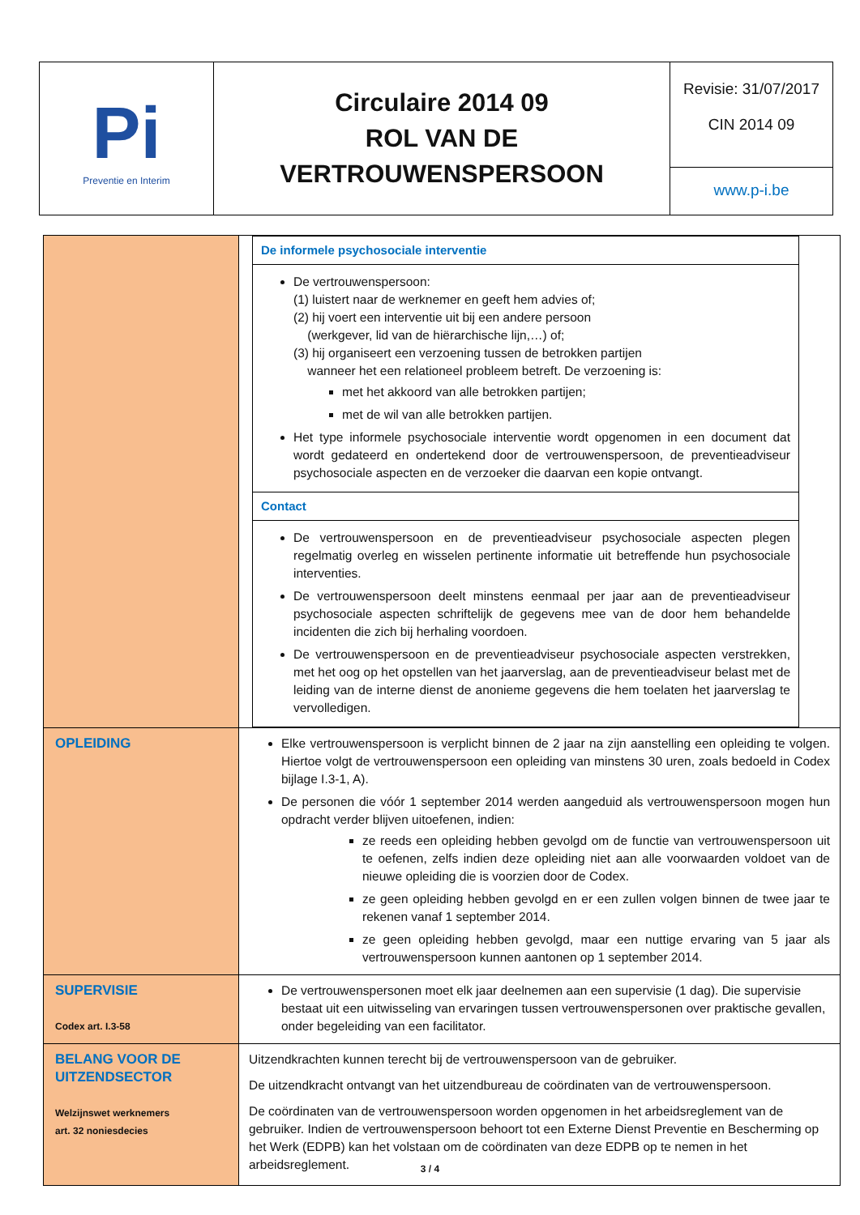| P i Preventie en Interim | Circulaire 2014 09 ROL VAN DE VERTROUWENSPERSOON | Revisie: 31/07/2017 CIN 2014 09 www.p-i.be |
| | / De informele psychosociale interventie / / De vertrouwenspersoon: (1) luistert naar de werknemer en geeft hem advies of; (2) hij voert een interventie uit bij een andere persoon (werkgever, lid van de hiërarchische lijn,…) of; (3) hij organiseert een verzoening tussen de betrokken partijen wanneer het een relationeel probleem betreft. De verzoening is: met het akkoord van alle betrokken partijen; met de wil van alle betrokken partijen. Het type informele psychosociale interventie wordt opgenomen in een document dat wordt gedateerd en ondertekend door de vertrouwenspersoon, de preventieadviseur psychosociale aspecten en de verzoeker die daarvan een kopie ontvangt. / / Contact / / De vertrouwenspersoon en de preventieadviseur psychosociale aspecten plegen regelmatig overleg en wisselen pertinente informatie uit betreffende hun psychosociale interventies. De vertrouwenspersoon deelt minstens eenmaal per jaar aan de preventieadviseur psychosociale aspecten schriftelijk de gegevens mee van de door hem behandelde incidenten die zich bij herhaling voordoen. De vertrouwenspersoon en de preventieadviseur psychosociale aspecten verstrekken, met het oog op het opstellen van het jaarverslag, aan de preventieadviseur belast met de leiding van de interne dienst de anonieme gegevens die hem toelaten het jaarverslag te vervolledigen. / |
| OPLEIDING | Elke vertrouwenspersoon is verplicht binnen de 2 jaar na zijn aanstelling een opleiding te volgen. Hiertoe volgt de vertrouwenspersoon een opleiding van minstens 30 uren, zoals bedoeld in Codex bijlage I.3-1, A). De personen die vóór 1 september 2014 werden aangeduid als vertrouwenspersoon mogen hun opdracht verder blijven uitoefenen, indien: ze reeds een opleiding hebben gevolgd om de functie van vertrouwenspersoon uit te oefenen, zelfs indien deze opleiding niet aan alle voorwaarden voldoet van de nieuwe opleiding die is voorzien door de Codex. ze geen opleiding hebben gevolgd en er een zullen volgen binnen de twee jaar te rekenen vanaf 1 september 2014. ze geen opleiding hebben gevolgd, maar een nuttige ervaring van 5 jaar als vertrouwenspersoon kunnen aantonen op 1 september 2014. |
| SUPERVISIE Codex art. I.3-58 | De vertrouwenspersonen moet elk jaar deelnemen aan een supervisie (1 dag). Die supervisie bestaat uit een uitwisseling van ervaringen tussen vertrouwenspersonen over praktische gevallen, onder begeleiding van een facilitator. |
| BELANG VOOR DE UITZENDSECTOR Welzijnswet werknemers art. 32 noniesdecies | Uitzendkrachten kunnen terecht bij de vertrouwenspersoon van de gebruiker. De uitzendkracht ontvangt van het uitzendbureau de coördinaten van de vertrouwenspersoon. De coördinaten van de vertrouwenspersoon worden opgenomen in het arbeidsreglement van de gebruiker. Indien de vertrouwenspersoon behoort tot een Externe Dienst Preventie en Bescherming op het Werk (EDPB) kan het volstaan om de coördinaten van deze EDPB op te nemen in het arbeidsreglement. |
3 / 4